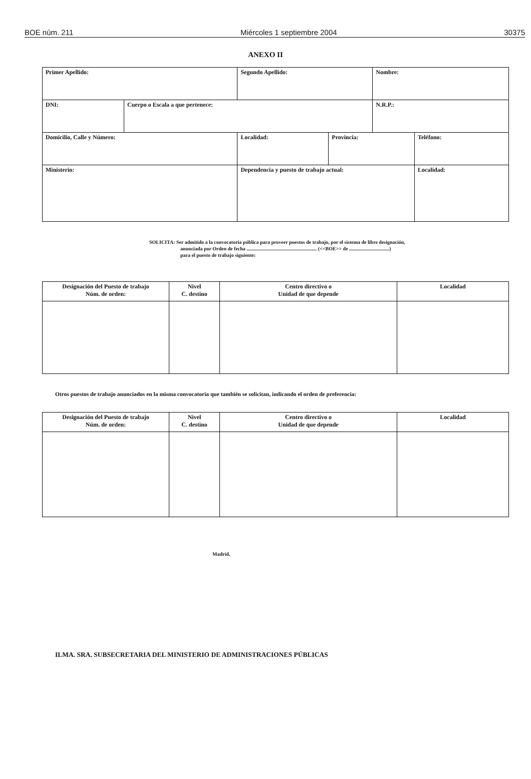BOE núm. 211 Miércoles 1 septiembre 2004 30375
ANEXO II
| Primer Apellido: | | Segundo Apellido: | | | Nombre: | |
| DNI: | Cuerpo o Escala a que pertenece: | | | | N.R.P.: | |
| Domicilio, Calle y Número: | | | Localidad: | Provincia: | | Teléfono: |
| Ministerio: | | Dependencia y puesto de trabajo actual: | | | | Localidad: |
SOLICITA: Ser admitido a la convocatoria pública para proveer puestos de trabajo, por el sistema de libre designación,
anunciada por Orden de fecha ........................................................ (<<BOE>> de ................................)
para el puesto de trabajo siguiente:
| Designación del Puesto de trabajo Núm. de orden: | Nivel C. destino | Centro directivo o Unidad de que depende | Localidad |
| --- | --- | --- | --- |
Otros puestos de trabajo anunciados en la misma convocatoria que también se solicitan, indicando el orden de preferencia:
| Designación del Puesto de trabajo Núm. de orden: | Nivel C. destino | Centro directivo o Unidad de que depende | Localidad |
| --- | --- | --- | --- |
Madrid,
ILMA. SRA. SUBSECRETARIA DEL MINISTERIO DE ADMINISTRACIONES PÚBLICAS